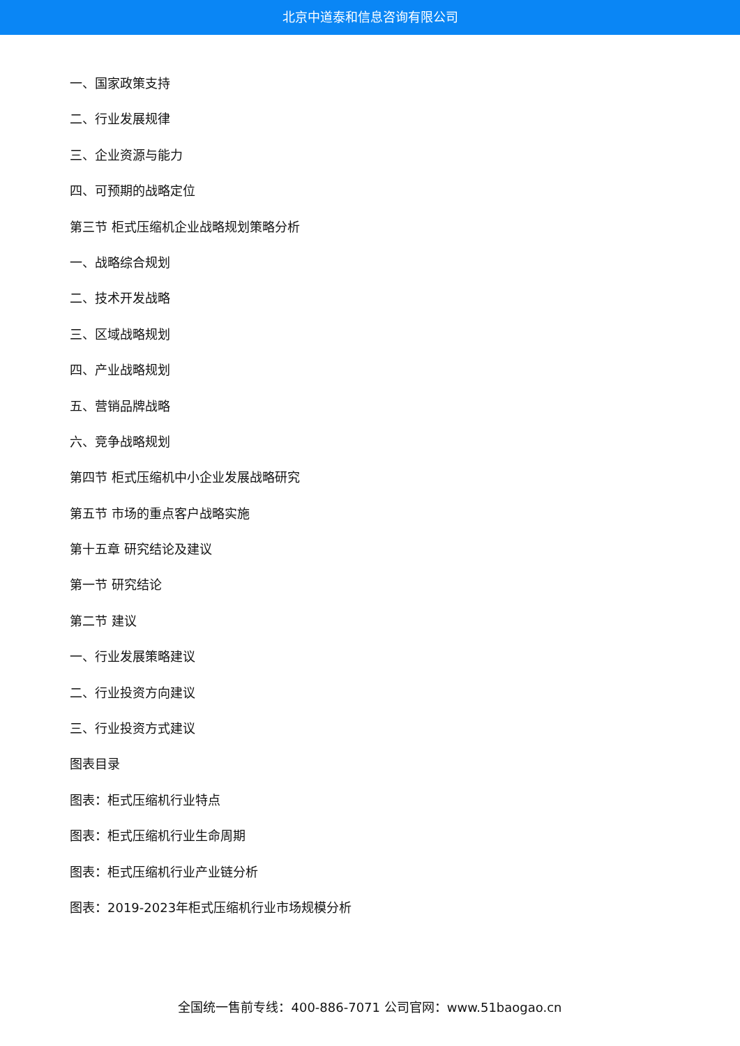北京中道泰和信息咨询有限公司
一、国家政策支持
二、行业发展规律
三、企业资源与能力
四、可预期的战略定位
第三节 柜式压缩机企业战略规划策略分析
一、战略综合规划
二、技术开发战略
三、区域战略规划
四、产业战略规划
五、营销品牌战略
六、竞争战略规划
第四节 柜式压缩机中小企业发展战略研究
第五节 市场的重点客户战略实施
第十五章 研究结论及建议
第一节 研究结论
第二节 建议
一、行业发展策略建议
二、行业投资方向建议
三、行业投资方式建议
图表目录
图表：柜式压缩机行业特点
图表：柜式压缩机行业生命周期
图表：柜式压缩机行业产业链分析
图表：2019-2023年柜式压缩机行业市场规模分析
全国统一售前专线：400-886-7071 公司官网：www.51baogao.cn